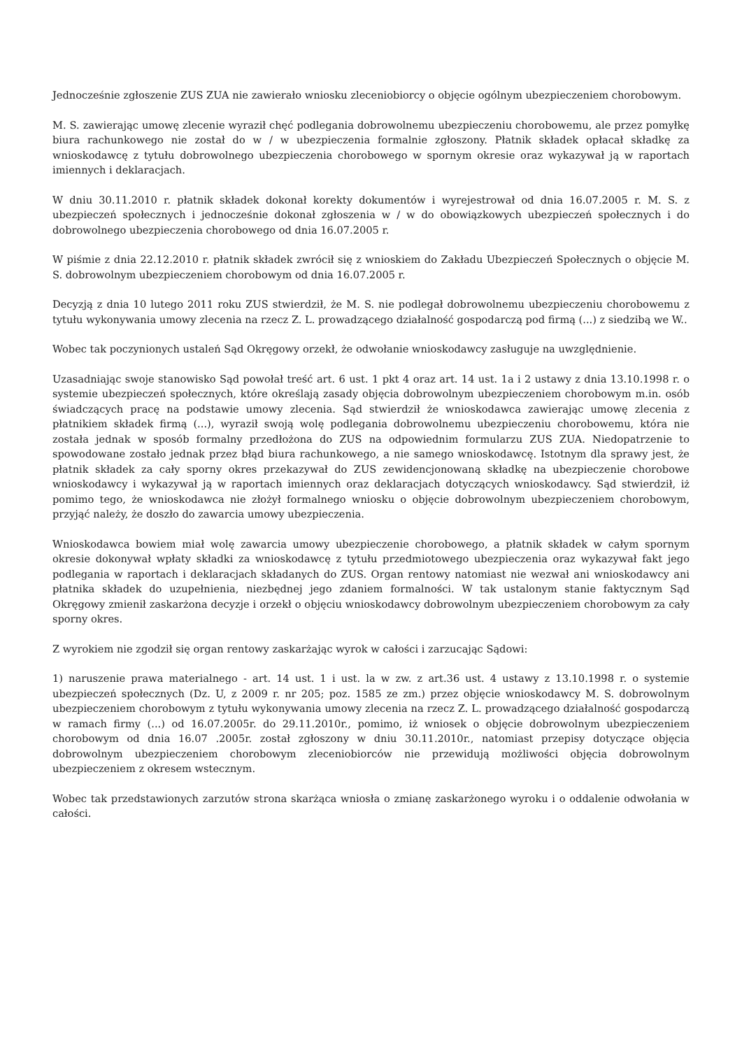Jednocześnie zgłoszenie ZUS ZUA nie zawierało wniosku zleceniobiorcy o objęcie ogólnym ubezpieczeniem chorobowym.
M. S. zawierając umowę zlecenie wyraził chęć podlegania dobrowolnemu ubezpieczeniu chorobowemu, ale przez pomyłkę biura rachunkowego nie został do w / w ubezpieczenia formalnie zgłoszony. Płatnik składek opłacał składkę za wnioskodawcę z tytułu dobrowolnego ubezpieczenia chorobowego w spornym okresie oraz wykazywał ją w raportach imiennych i deklaracjach.
W dniu 30.11.2010 r. płatnik składek dokonał korekty dokumentów i wyrejestrował od dnia 16.07.2005 r. M. S. z ubezpieczeń społecznych i jednocześnie dokonał zgłoszenia w / w do obowiązkowych ubezpieczeń społecznych i do dobrowolnego ubezpieczenia chorobowego od dnia 16.07.2005 r.
W piśmie z dnia 22.12.2010 r. płatnik składek zwrócił się z wnioskiem do Zakładu Ubezpieczeń Społecznych o objęcie M. S. dobrowolnym ubezpieczeniem chorobowym od dnia 16.07.2005 r.
Decyzją z dnia 10 lutego 2011 roku ZUS stwierdził, że M. S. nie podlegał dobrowolnemu ubezpieczeniu chorobowemu z tytułu wykonywania umowy zlecenia na rzecz Z. L. prowadzącego działalność gospodarczą pod firmą (...) z siedzibą we W..
Wobec tak poczynionych ustaleń Sąd Okręgowy orzekł, że odwołanie wnioskodawcy zasługuje na uwzględnienie.
Uzasadniając swoje stanowisko Sąd powołał treść art. 6 ust. 1 pkt 4 oraz art. 14 ust. 1a i 2 ustawy z dnia 13.10.1998 r. o systemie ubezpieczeń społecznych, które określają zasady objęcia dobrowolnym ubezpieczeniem chorobowym m.in. osób świadczących pracę na podstawie umowy zlecenia. Sąd stwierdził że wnioskodawca zawierając umowę zlecenia z płatnikiem składek firmą (...), wyraził swoją wolę podlegania dobrowolnemu ubezpieczeniu chorobowemu, która nie została jednak w sposób formalny przedłożona do ZUS na odpowiednim formularzu ZUS ZUA. Niedopatrzenie to spowodowane zostało jednak przez błąd biura rachunkowego, a nie samego wnioskodawcę. Istotnym dla sprawy jest, że płatnik składek za cały sporny okres przekazywał do ZUS zewidencjonowaną składkę na ubezpieczenie chorobowe wnioskodawcy i wykazywał ją w raportach imiennych oraz deklaracjach dotyczących wnioskodawcy. Sąd stwierdził, iż pomimo tego, że wnioskodawca nie złożył formalnego wniosku o objęcie dobrowolnym ubezpieczeniem chorobowym, przyjąć należy, że doszło do zawarcia umowy ubezpieczenia.
Wnioskodawca bowiem miał wolę zawarcia umowy ubezpieczenie chorobowego, a płatnik składek w całym spornym okresie dokonywał wpłaty składki za wnioskodawcę z tytułu przedmiotowego ubezpieczenia oraz wykazywał fakt jego podlegania w raportach i deklaracjach składanych do ZUS. Organ rentowy natomiast nie wezwał ani wnioskodawcy ani płatnika składek do uzupełnienia, niezbędnej jego zdaniem formalności. W tak ustalonym stanie faktycznym Sąd Okręgowy zmienił zaskarżona decyzje i orzekł o objęciu wnioskodawcy dobrowolnym ubezpieczeniem chorobowym za cały sporny okres.
Z wyrokiem nie zgodził się organ rentowy zaskarżając wyrok w całości i zarzucając Sądowi:
1) naruszenie prawa materialnego - art. 14 ust. 1 i ust. la w zw. z art.36 ust. 4 ustawy z 13.10.1998 r. o systemie ubezpieczeń społecznych (Dz. U, z 2009 r. nr 205; poz. 1585 ze zm.) przez objęcie wnioskodawcy M. S. dobrowolnym ubezpieczeniem chorobowym z tytułu wykonywania umowy zlecenia na rzecz Z. L. prowadzącego działalność gospodarczą w ramach firmy (...) od 16.07.2005r. do 29.11.2010r., pomimo, iż wniosek o objęcie dobrowolnym ubezpieczeniem chorobowym od dnia 16.07 .2005r. został zgłoszony w dniu 30.11.2010r., natomiast przepisy dotyczące objęcia dobrowolnym ubezpieczeniem chorobowym zleceniobiorców nie przewidują możliwości objęcia dobrowolnym ubezpieczeniem z okresem wstecznym.
Wobec tak przedstawionych zarzutów strona skarżąca wniosła o zmianę zaskarżonego wyroku i o oddalenie odwołania w całości.